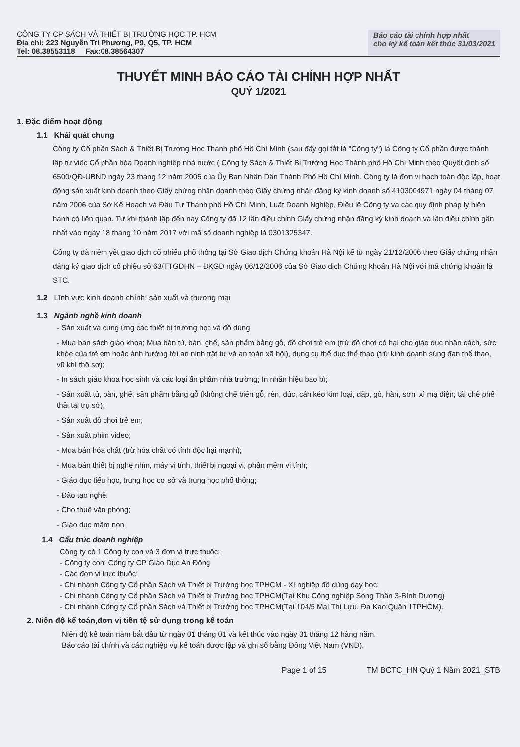CÔNG TY CP SÁCH VÀ THIẾT BỊ TRƯỜNG HỌC TP. HCM
Địa chỉ: 223 Nguyễn Tri Phương, P9, Q5, TP. HCM
Tel: 08.38553118 Fax:08.38564307
Báo cáo tài chính hợp nhất
cho kỳ kế toán kết thúc 31/03/2021
THUYẾT MINH BÁO CÁO TÀI CHÍNH HỢP NHẤT
QUÝ 1/2021
1. Đặc điểm hoạt động
1.1 Khái quát chung
Công ty Cổ phần Sách & Thiết Bị Trường Học Thành phố Hồ Chí Minh (sau đây gọi tắt là "Công ty") là Công ty Cổ phần được thành lập từ việc Cổ phần hóa Doanh nghiệp nhà nước ( Công ty Sách & Thiết Bị Trường Học Thành phố Hồ Chí Minh theo Quyết định số 6500/QĐ-UBND ngày 23 tháng 12 năm 2005 của Ủy Ban Nhân Dân Thành Phố Hồ Chí Minh. Công ty là đơn vị hạch toán độc lập, hoạt động sản xuất kinh doanh theo Giấy chứng nhận doanh theo Giấy chứng nhận đăng ký kinh doanh số 4103004971 ngày 04 tháng 07 năm 2006 của Sở Kế Hoạch và Đầu Tư Thành phố Hồ Chí Minh, Luật Doanh Nghiệp, Điều lệ Công ty và các quy định pháp lý hiện hành có liên quan. Từ khi thành lập đến nay Công ty đã 12 lần điều chỉnh Giấy chứng nhận đăng ký kinh doanh và lần điều chỉnh gần nhất vào ngày 18 tháng 10 năm 2017 với mã số doanh nghiệp là 0301325347.
Công ty đã niêm yết giao dịch cổ phiếu phổ thông tại Sở Giao dịch Chứng khoán Hà Nội kể từ ngày 21/12/2006 theo Giấy chứng nhận đăng ký giao dịch cổ phiếu số 63/TTGDHN – ĐKGD ngày 06/12/2006 của Sở Giao dịch Chứng khoán Hà Nội với mã chứng khoán là STC.
1.2 Lĩnh vực kinh doanh chính: sản xuất và thương mại
1.3 Ngành nghề kinh doanh
- Sản xuất và cung ứng các thiết bị trường học và đồ dùng
- Mua bán sách giáo khoa; Mua bán tủ, bàn, ghế, sản phẩm bằng gỗ, đồ chơi trẻ em (trừ đồ chơi có hại cho giáo dục nhân cách, sức khỏe của trẻ em hoặc ảnh hưởng tới an ninh trật tự và an toàn xã hội), dụng cụ thể dục thể thao (trừ kinh doanh súng đạn thể thao, vũ khí thô sơ);
- In sách giáo khoa học sinh và các loại ấn phẩm nhà trường; In nhãn hiệu bao bì;
- Sản xuất tủ, bàn, ghế, sản phẩm bằng gỗ (không chế biến gỗ, rèn, đúc, cán kéo kim loại, dập, gò, hàn, sơn; xì mạ điện; tái chế phế thải tại trụ sở);
- Sản xuất đồ chơi trẻ em;
- Sản xuất phim video;
- Mua bán hóa chất (trừ hóa chất có tính độc hại mạnh);
- Mua bán thiết bị nghe nhìn, máy vi tính, thiết bị ngoại vi, phần mềm vi tính;
- Giáo dục tiểu học, trung học cơ sở và trung học phổ thông;
- Đào tạo nghề;
- Cho thuê văn phòng;
- Giáo dục mầm non
1.4 Cấu trúc doanh nghiệp
Công ty có 1 Công ty con và 3 đơn vị trực thuộc:
- Công ty con: Công ty CP Giáo Dục An Đông
- Các đơn vị trực thuộc:
- Chi nhánh Công ty Cổ phần Sách và Thiết bị Trường học TPHCM - Xí nghiệp đồ dùng dạy học;
- Chi nhánh Công ty Cổ phần Sách và Thiết bị Trường học TPHCM(Tại Khu Công nghiệp Sóng Thần 3-Bình Dương)
- Chi nhánh Công ty Cổ phần Sách và Thiết bị Trường học TPHCM(Tại 104/5 Mai Thị Lựu, Đa Kao;Quận 1TPHCM).
2. Niên độ kế toán,đơn vị tiền tệ sử dụng trong kế toán
Niên độ kế toán năm bắt đầu từ ngày 01 tháng 01 và kết thúc vào ngày 31 tháng 12 hàng năm.
Báo cáo tài chính và các nghiệp vụ kế toán được lập và ghi sổ bằng Đồng Việt Nam (VND).
Page 1 of 15 TM BCTC_HN Quý 1 Năm 2021_STB